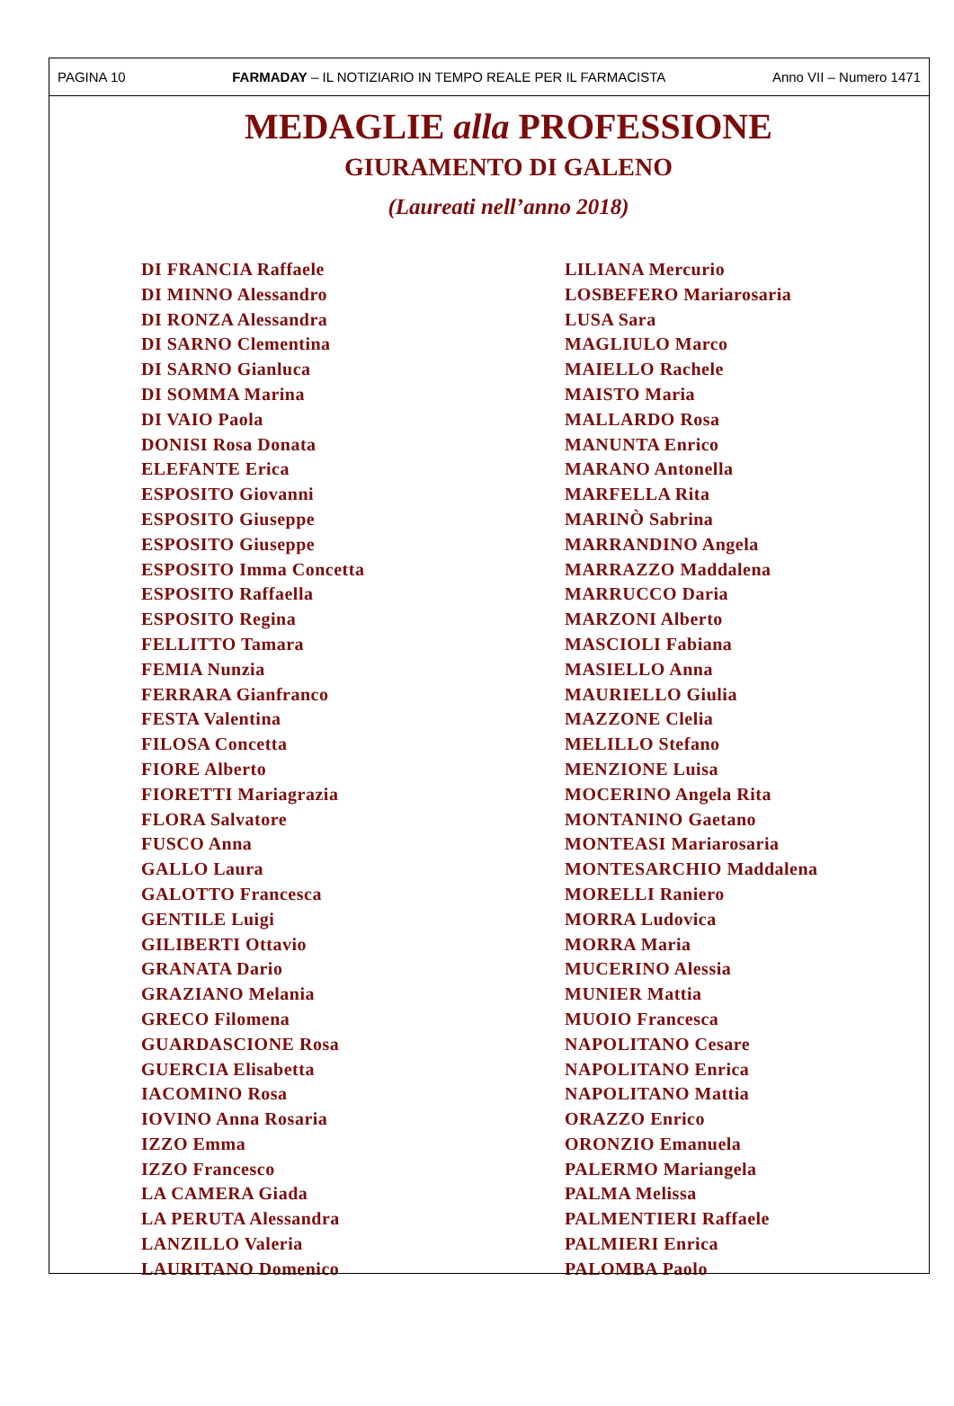PAGINA 10 FARMADAY – IL NOTIZIARIO IN TEMPO REALE PER IL FARMACISTA Anno VII – Numero 1471
MEDAGLIE alla PROFESSIONE
GIURAMENTO DI GALENO
(Laureati nell’anno 2018)
DI FRANCIA Raffaele
DI MINNO Alessandro
DI RONZA Alessandra
DI SARNO Clementina
DI SARNO Gianluca
DI SOMMA Marina
DI VAIO Paola
DONISI Rosa Donata
ELEFANTE Erica
ESPOSITO Giovanni
ESPOSITO Giuseppe
ESPOSITO Giuseppe
ESPOSITO Imma Concetta
ESPOSITO Raffaella
ESPOSITO Regina
FELLITTO Tamara
FEMIA Nunzia
FERRARA Gianfranco
FESTA Valentina
FILOSA Concetta
FIORE Alberto
FIORETTI Mariagrazia
FLORA Salvatore
FUSCO Anna
GALLO Laura
GALOTTO Francesca
GENTILE Luigi
GILIBERTI Ottavio
GRANATA Dario
GRAZIANO Melania
GRECO Filomena
GUARDASCIONE Rosa
GUERCIA Elisabetta
IACOMINO Rosa
IOVINO Anna Rosaria
IZZO Emma
IZZO Francesco
LA CAMERA Giada
LA PERUTA Alessandra
LANZILLO Valeria
LAURITANO Domenico
LILIANA Mercurio
LOSBEFERO Mariarosaria
LUSA Sara
MAGLIULO Marco
MAIELLO Rachele
MAISTO Maria
MALLARDO Rosa
MANUNTA Enrico
MARANO Antonella
MARFELLA Rita
MARINÒ Sabrina
MARRANDINO Angela
MARRAZZO Maddalena
MARRUCCO Daria
MARZONI Alberto
MASCIOLI Fabiana
MASIELLO Anna
MAURIELLO Giulia
MAZZONE Clelia
MELILLO Stefano
MENZIONE Luisa
MOCERINO Angela Rita
MONTANINO Gaetano
MONTEASI Mariarosaria
MONTESARCHIO Maddalena
MORELLI Raniero
MORRA Ludovica
MORRA Maria
MUCERINO Alessia
MUNIER Mattia
MUOIO Francesca
NAPOLITANO Cesare
NAPOLITANO Enrica
NAPOLITANO Mattia
ORAZZO Enrico
ORONZIO Emanuela
PALERMO Mariangela
PALMA Melissa
PALMENTIERI Raffaele
PALMIERI Enrica
PALOMBA Paolo